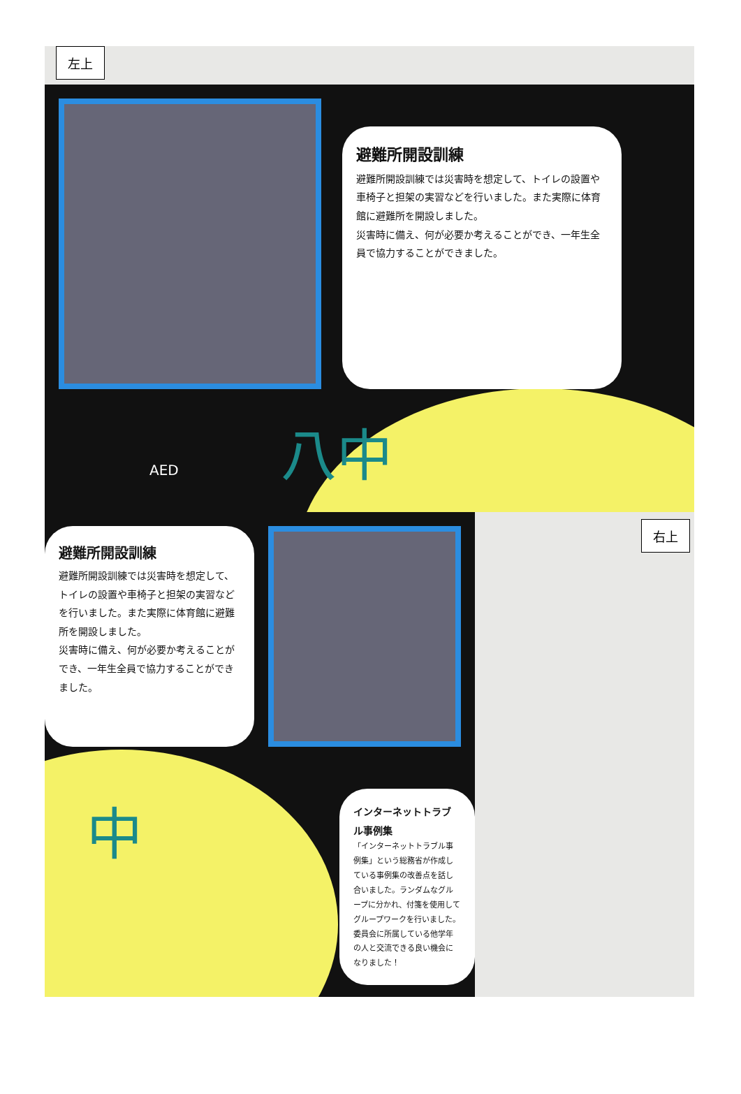左上
避難所開設訓練
避難所開設訓練では災害時を想定して、トイレの設置や車椅子と担架の実習などを行いました。また実際に体育館に避難所を開設しました。
災害時に備え、何が必要か考えることができ、一年生全員で協力することができました。
AED 八中
避難所開設訓練
避難所開設訓練では災害時を想定して、トイレの設置や車椅子と担架の実習などを行いました。また実際に体育館に避難所を開設しました。
災害時に備え、何が必要か考えることができ、一年生全員で協力することができました。
中
インターネットトラブル事例集
「インターネットトラブル事例集」という総務省が作成している事例集の改善点を話し合いました。ランダムなグループに分かれ、付箋を使用してグループワークを行いました。委員会に所属している他学年の人と交流できる良い機会になりました！
右上